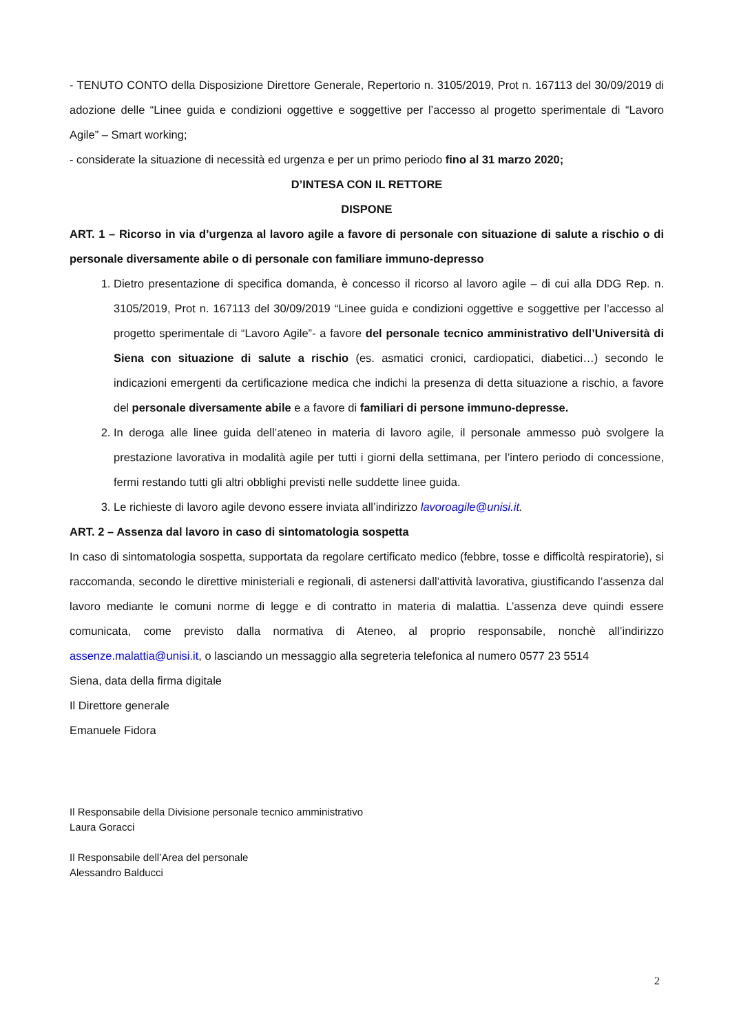- TENUTO CONTO della Disposizione Direttore Generale, Repertorio n. 3105/2019, Prot n. 167113 del 30/09/2019 di adozione delle “Linee guida e condizioni oggettive e soggettive per l’accesso al progetto sperimentale di “Lavoro Agile” – Smart working;
- considerate la situazione di necessità ed urgenza e per un primo periodo fino al 31 marzo 2020;
D’INTESA CON IL RETTORE
DISPONE
ART. 1 – Ricorso in via d’urgenza al lavoro agile a favore di personale con situazione di salute a rischio o di personale diversamente abile o di personale con familiare immuno-depresso
1. Dietro presentazione di specifica domanda, è concesso il ricorso al lavoro agile – di cui alla DDG Rep. n. 3105/2019, Prot n. 167113 del 30/09/2019 “Linee guida e condizioni oggettive e soggettive per l’accesso al progetto sperimentale di “Lavoro Agile”- a favore del personale tecnico amministrativo dell’Università di Siena con situazione di salute a rischio (es. asmatici cronici, cardiopatici, diabetici…) secondo le indicazioni emergenti da certificazione medica che indichi la presenza di detta situazione a rischio, a favore del personale diversamente abile e a favore di familiari di persone immuno-depresse.
2. In deroga alle linee guida dell’ateneo in materia di lavoro agile, il personale ammesso può svolgere la prestazione lavorativa in modalità agile per tutti i giorni della settimana, per l’intero periodo di concessione, fermi restando tutti gli altri obblighi previsti nelle suddette linee guida.
3. Le richieste di lavoro agile devono essere inviata all’indirizzo lavoroagile@unisi.it.
ART. 2 – Assenza dal lavoro in caso di sintomatologia sospetta
In caso di sintomatologia sospetta, supportata da regolare certificato medico (febbre, tosse e difficoltà respiratorie), si raccomanda, secondo le direttive ministeriali e regionali, di astenersi dall’attività lavorativa, giustificando l’assenza dal lavoro mediante le comuni norme di legge e di contratto in materia di malattia. L’assenza deve quindi essere comunicata, come previsto dalla normativa di Ateneo, al proprio responsabile, nonchè all’indirizzo assenze.malattia@unisi.it, o lasciando un messaggio alla segreteria telefonica al numero 0577 23 5514
Siena, data della firma digitale
Il Direttore generale
Emanuele Fidora
Il Responsabile della Divisione personale tecnico amministrativo
Laura Goracci
Il Responsabile dell’Area del personale
Alessandro Balducci
2